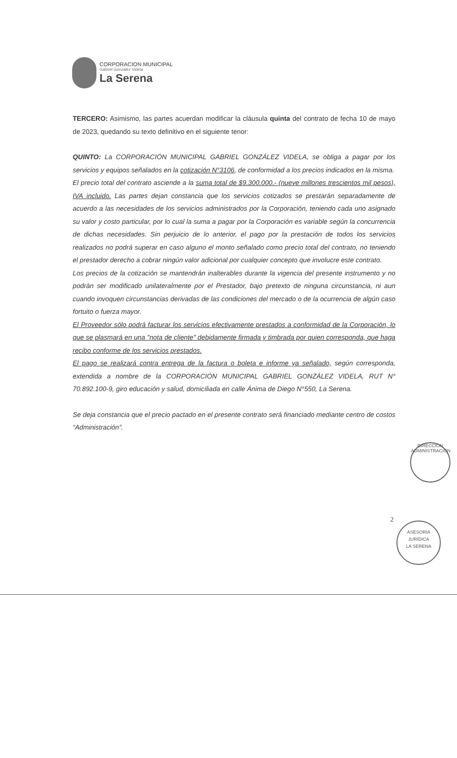CORPORACION MUNICIPAL
Gabriel Gonzalez Videla
La Serena
TERCERO: Asimismo, las partes acuerdan modificar la cláusula quinta del contrato de fecha 10 de mayo de 2023, quedando su texto definitivo en el siguiente tenor:
QUINTO: La CORPORACIÓN MUNICIPAL GABRIEL GONZÁLEZ VIDELA, se obliga a pagar por los servicios y equipos señalados en la cotización N°3106, de conformidad a los precios indicados en la misma.
El precio total del contrato asciende a la suma total de $9.300.000.- (nueve millones trescientos mil pesos), IVA incluido. Las partes dejan constancia que los servicios cotizados se prestarán separadamente de acuerdo a las necesidades de los servicios administrados por la Corporación, teniendo cada uno asignado su valor y costo particular, por lo cual la suma a pagar por la Corporación es variable según la concurrencia de dichas necesidades. Sin perjuicio de lo anterior, el pago por la prestación de todos los servicios realizados no podrá superar en caso alguno el monto señalado como precio total del contrato, no teniendo el prestador derecho a cobrar ningún valor adicional por cualquier concepto que involucre este contrato.
Los precios de la cotización se mantendrán inalterables durante la vigencia del presente instrumento y no podrán ser modificado unilateralmente por el Prestador, bajo pretexto de ninguna circunstancia, ni aun cuando invoquen circunstancias derivadas de las condiciones del mercado o de la ocurrencia de algún caso fortuito o fuerza mayor.
El Proveedor sólo podrá facturar los servicios efectivamente prestados a conformidad de la Corporación, lo que se plasmará en una "nota de cliente" debidamente firmada y timbrada por quien corresponda, que haga recibo conforme de los servicios prestados.
El pago se realizará contra entrega de la factura o boleta e informe ya señalado, según corresponda, extendida a nombre de la CORPORACIÓN MUNICIPAL GABRIEL GONZÁLEZ VIDELA, RUT N° 70.892.100-9, giro educación y salud, domiciliada en calle Ánima de Diego N°550, La Serena.
Se deja constancia que el precio pactado en el presente contrato será financiado mediante centro de costos “Administración”.
DIRECCIÓN ADMINISTRACIÓN
2
ASESORÍA
JURÍDICA
LA SERENA